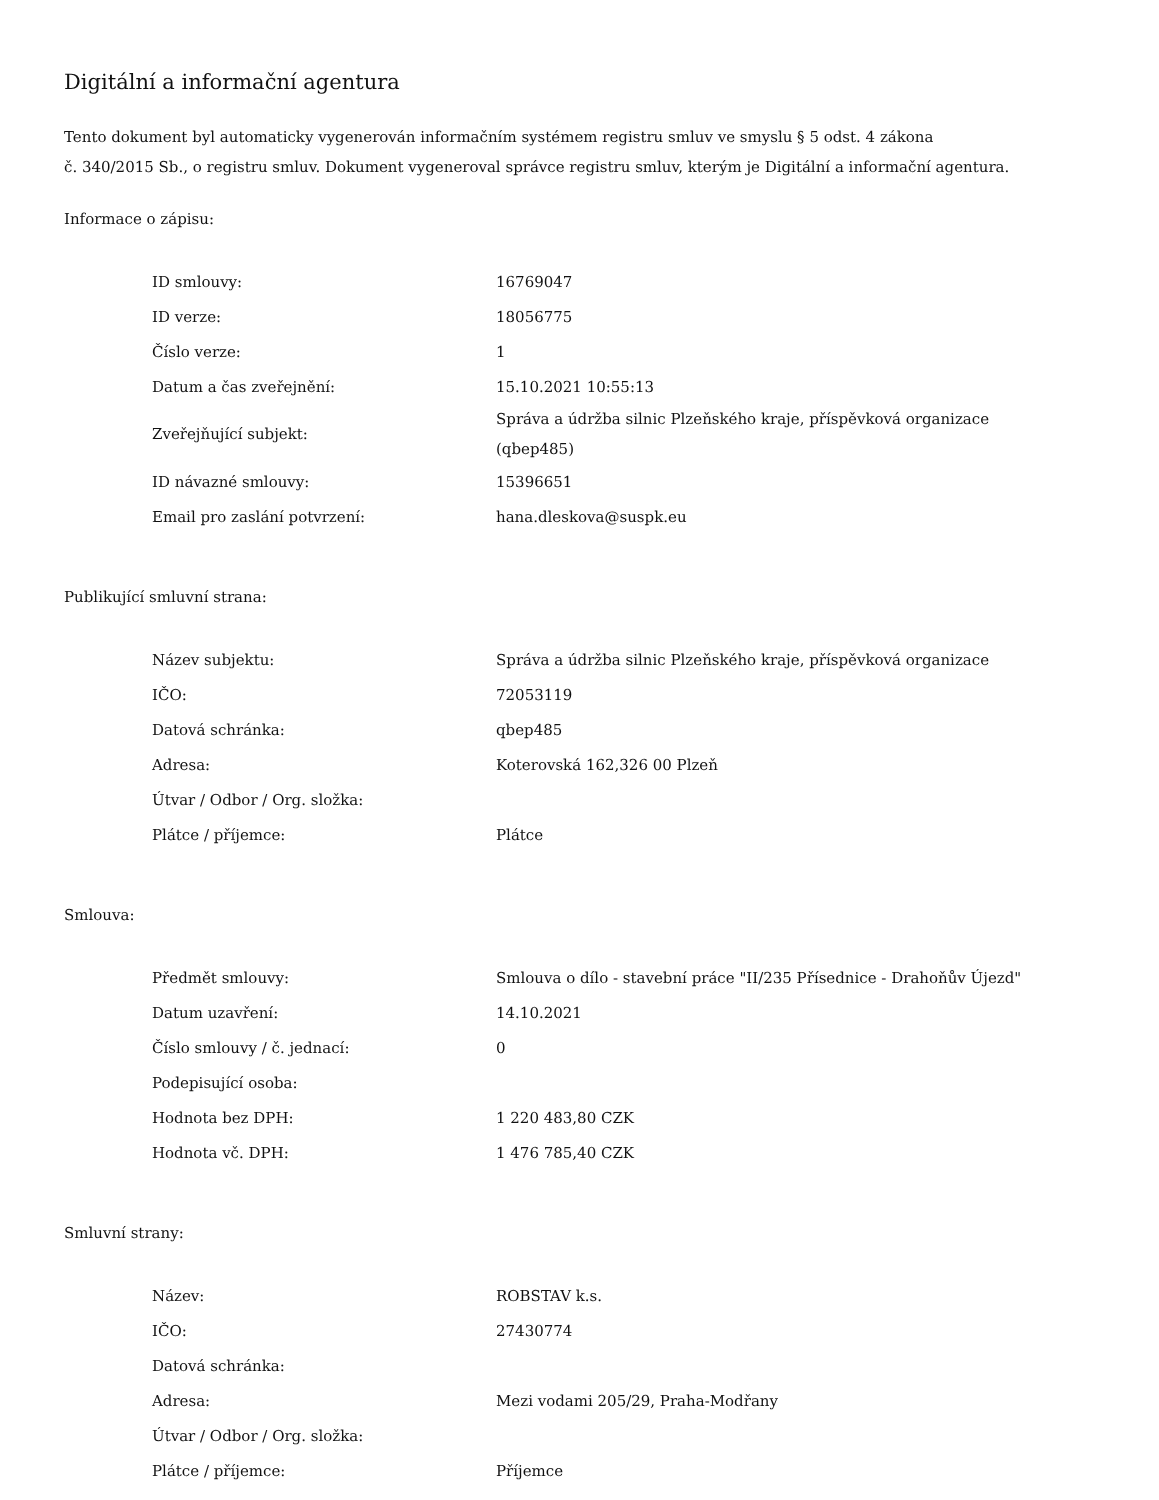Digitální a informační agentura
Tento dokument byl automaticky vygenerován informačním systémem registru smluv ve smyslu § 5 odst. 4 zákona
č. 340/2015 Sb., o registru smluv. Dokument vygeneroval správce registru smluv, kterým je Digitální a informační agentura.
Informace o zápisu:
| ID smlouvy: | 16769047 |
| ID verze: | 18056775 |
| Číslo verze: | 1 |
| Datum a čas zveřejnění: | 15.10.2021 10:55:13 |
| Zveřejňující subjekt: | Správa a údržba silnic Plzeňského kraje, příspěvková organizace (qbep485) |
| ID návazné smlouvy: | 15396651 |
| Email pro zaslání potvrzení: | hana.dleskova@suspk.eu |
Publikující smluvní strana:
| Název subjektu: | Správa a údržba silnic Plzeňského kraje, příspěvková organizace |
| IČO: | 72053119 |
| Datová schránka: | qbep485 |
| Adresa: | Koterovská 162,326 00 Plzeň |
| Útvar / Odbor / Org. složka: | |
| Plátce / příjemce: | Plátce |
Smlouva:
| Předmět smlouvy: | Smlouva o dílo - stavební práce "II/235 Přísednice - Drahoňův Újezd" |
| Datum uzavření: | 14.10.2021 |
| Číslo smlouvy / č. jednací: | 0 |
| Podepisující osoba: | |
| Hodnota bez DPH: | 1 220 483,80 CZK |
| Hodnota vč. DPH: | 1 476 785,40 CZK |
Smluvní strany:
| Název: | ROBSTAV k.s. |
| IČO: | 27430774 |
| Datová schránka: | |
| Adresa: | Mezi vodami 205/29, Praha-Modřany |
| Útvar / Odbor / Org. složka: | |
| Plátce / příjemce: | Příjemce |